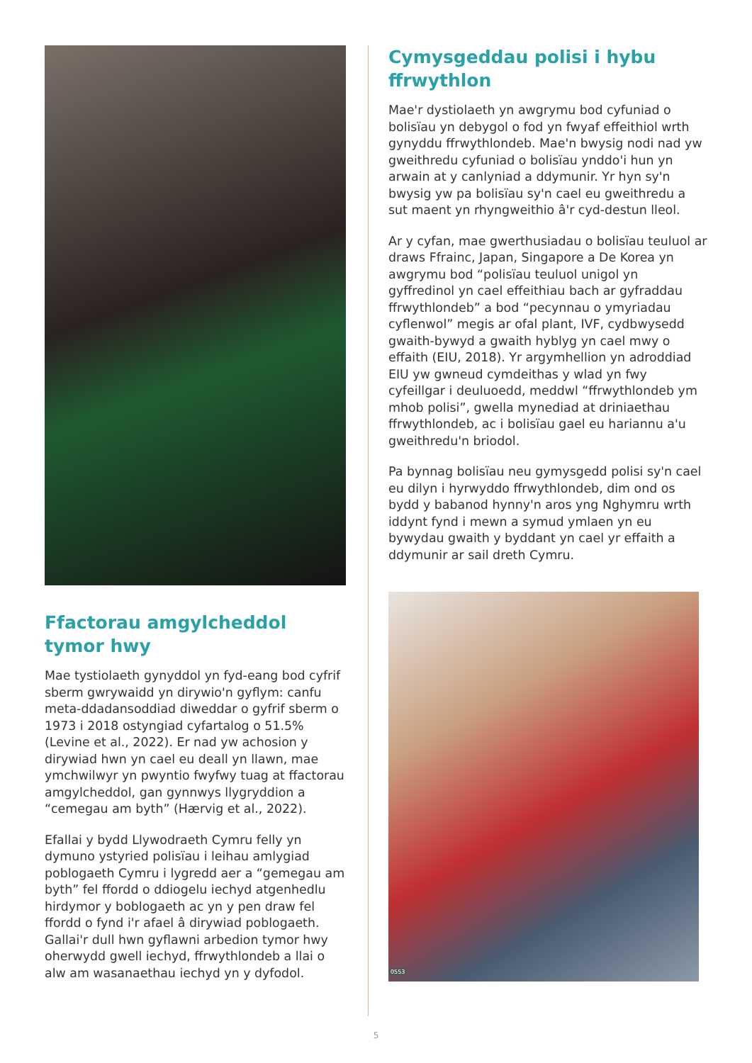Ffactorau amgylcheddol tymor hwy
Mae tystiolaeth gynyddol yn fyd-eang bod cyfrif sberm gwrywaidd yn dirywio'n gyflym: canfu meta-ddadansoddiad diweddar o gyfrif sberm o 1973 i 2018 ostyngiad cyfartalog o 51.5% (Levine et al., 2022). Er nad yw achosion y dirywiad hwn yn cael eu deall yn llawn, mae ymchwilwyr yn pwyntio fwyfwy tuag at ffactorau amgylcheddol, gan gynnwys llygryddion a “cemegau am byth” (Hærvig et al., 2022).
Efallai y bydd Llywodraeth Cymru felly yn dymuno ystyried polisïau i leihau amlygiad poblogaeth Cymru i lygredd aer a “gemegau am byth” fel ffordd o ddiogelu iechyd atgenhedlu hirdymor y boblogaeth ac yn y pen draw fel ffordd o fynd i'r afael â dirywiad poblogaeth. Gallai'r dull hwn gyflawni arbedion tymor hwy oherwydd gwell iechyd, ffrwythlondeb a llai o alw am wasanaethau iechyd yn y dyfodol.
Cymysgeddau polisi i hybu ffrwythlon
Mae'r dystiolaeth yn awgrymu bod cyfuniad o bolisïau yn debygol o fod yn fwyaf effeithiol wrth gynyddu ffrwythlondeb. Mae'n bwysig nodi nad yw gweithredu cyfuniad o bolisïau ynddo'i hun yn arwain at y canlyniad a ddymunir. Yr hyn sy'n bwysig yw pa bolisïau sy'n cael eu gweithredu a sut maent yn rhyngweithio â'r cyd-destun lleol.
Ar y cyfan, mae gwerthusiadau o bolisïau teuluol ar draws Ffrainc, Japan, Singapore a De Korea yn awgrymu bod “polisïau teuluol unigol yn gyffredinol yn cael effeithiau bach ar gyfraddau ffrwythlondeb” a bod “pecynnau o ymyriadau cyflenwol” megis ar ofal plant, IVF, cydbwysedd gwaith-bywyd a gwaith hyblyg yn cael mwy o effaith (EIU, 2018). Yr argymhellion yn adroddiad EIU yw gwneud cymdeithas y wlad yn fwy cyfeillgar i deuluoedd, meddwl “ffrwythlondeb ym mhob polisi”, gwella mynediad at driniaethau ffrwythlondeb, ac i bolisïau gael eu hariannu a'u gweithredu'n briodol.
Pa bynnag bolisïau neu gymysgedd polisi sy'n cael eu dilyn i hyrwyddo ffrwythlondeb, dim ond os bydd y babanod hynny'n aros yng Nghymru wrth iddynt fynd i mewn a symud ymlaen yn eu bywydau gwaith y byddant yn cael yr effaith a ddymunir ar sail dreth Cymru.
0553
5